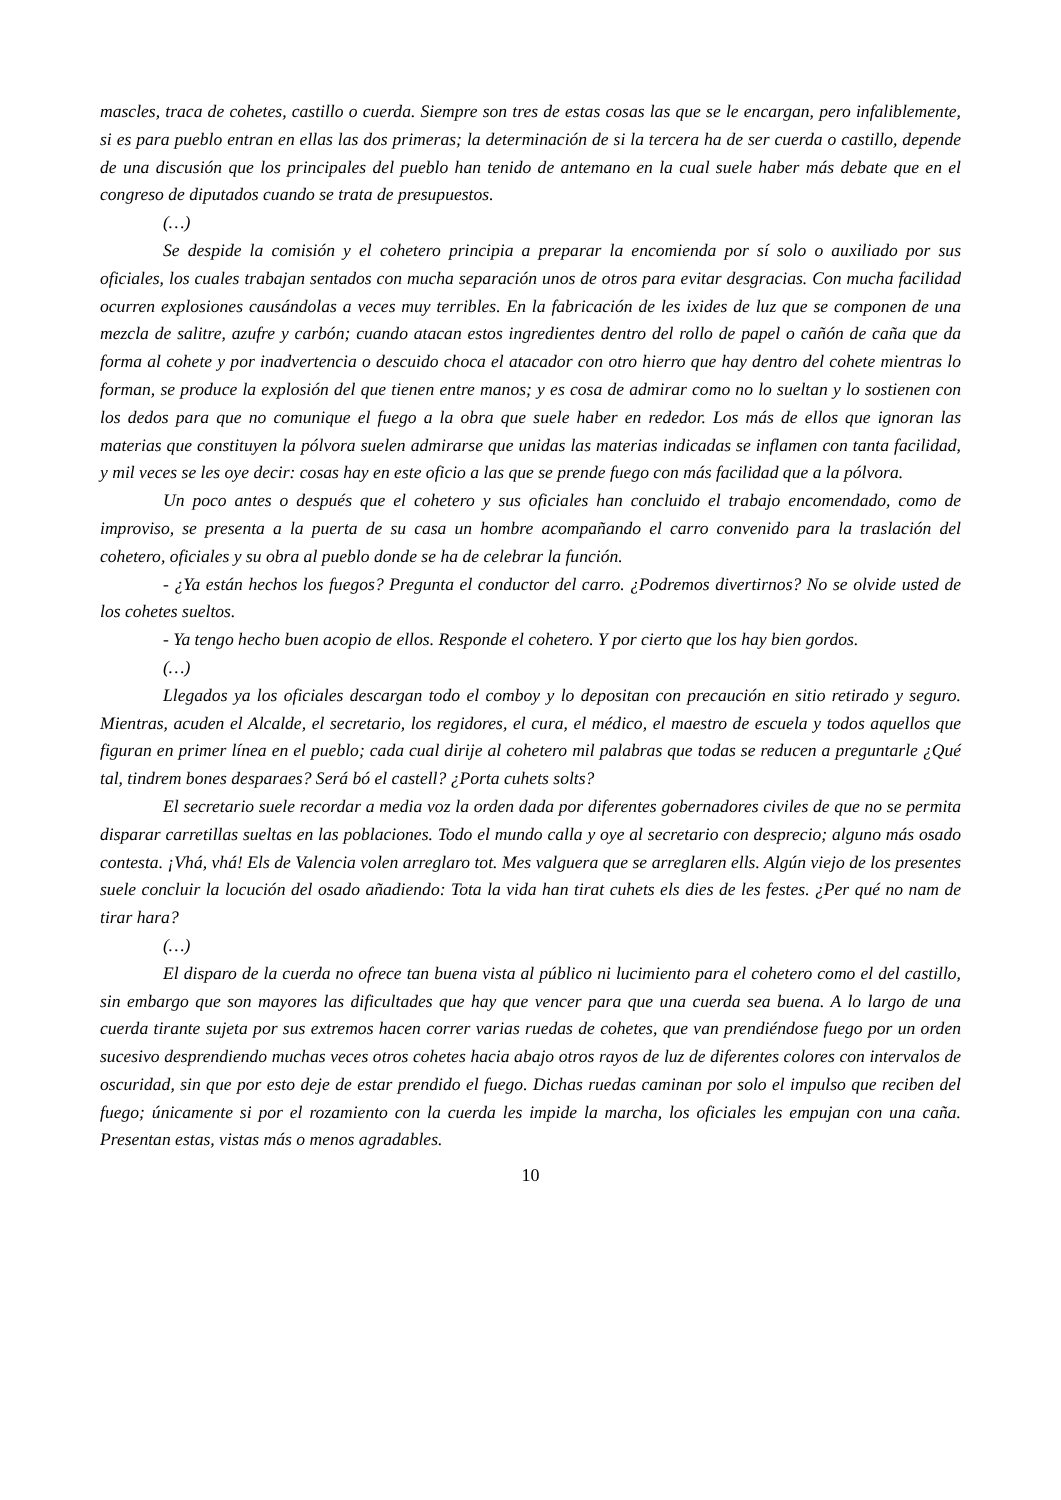mascles, traca de cohetes, castillo o cuerda. Siempre son tres de estas cosas las que se le encargan, pero infaliblemente, si es para pueblo entran en ellas las dos primeras; la determinación de si la tercera ha de ser cuerda o castillo, depende de una discusión que los principales del pueblo han tenido de antemano en la cual suele haber más debate que en el congreso de diputados cuando se trata de presupuestos.
(…)
Se despide la comisión y el cohetero principia a preparar la encomienda por sí solo o auxiliado por sus oficiales, los cuales trabajan sentados con mucha separación unos de otros para evitar desgracias. Con mucha facilidad ocurren explosiones causándolas a veces muy terribles. En la fabricación de les ixides de luz que se componen de una mezcla de salitre, azufre y carbón; cuando atacan estos ingredientes dentro del rollo de papel o cañón de caña que da forma al cohete y por inadvertencia o descuido choca el atacador con otro hierro que hay dentro del cohete mientras lo forman, se produce la explosión del que tienen entre manos; y es cosa de admirar como no lo sueltan y lo sostienen con los dedos para que no comunique el fuego a la obra que suele haber en rededor. Los más de ellos que ignoran las materias que constituyen la pólvora suelen admirarse que unidas las materias indicadas se inflamen con tanta facilidad, y mil veces se les oye decir: cosas hay en este oficio a las que se prende fuego con más facilidad que a la pólvora.
Un poco antes o después que el cohetero y sus oficiales han concluido el trabajo encomendado, como de improviso, se presenta a la puerta de su casa un hombre acompañando el carro convenido para la traslación del cohetero, oficiales y su obra al pueblo donde se ha de celebrar la función.
- ¿Ya están hechos los fuegos? Pregunta el conductor del carro. ¿Podremos divertirnos? No se olvide usted de los cohetes sueltos.
- Ya tengo hecho buen acopio de ellos. Responde el cohetero. Y por cierto que los hay bien gordos.
(…)
Llegados ya los oficiales descargan todo el comboy y lo depositan con precaución en sitio retirado y seguro. Mientras, acuden el Alcalde, el secretario, los regidores, el cura, el médico, el maestro de escuela y todos aquellos que figuran en primer línea en el pueblo; cada cual dirije al cohetero mil palabras que todas se reducen a preguntarle ¿Qué tal, tindrem bones desparaes? Será bó el castell? ¿Porta cuhets solts?
El secretario suele recordar a media voz la orden dada por diferentes gobernadores civiles de que no se permita disparar carretillas sueltas en las poblaciones. Todo el mundo calla y oye al secretario con desprecio; alguno más osado contesta. ¡Vhá, vhá! Els de Valencia volen arreglaro tot. Mes valguera que se arreglaren ells. Algún viejo de los presentes suele concluir la locución del osado añadiendo: Tota la vida han tirat cuhets els dies de les festes. ¿Per qué no nam de tirar hara?
(…)
El disparo de la cuerda no ofrece tan buena vista al público ni lucimiento para el cohetero como el del castillo, sin embargo que son mayores las dificultades que hay que vencer para que una cuerda sea buena. A lo largo de una cuerda tirante sujeta por sus extremos hacen correr varias ruedas de cohetes, que van prendiéndose fuego por un orden sucesivo desprendiendo muchas veces otros cohetes hacia abajo otros rayos de luz de diferentes colores con intervalos de oscuridad, sin que por esto deje de estar prendido el fuego. Dichas ruedas caminan por solo el impulso que reciben del fuego; únicamente si por el rozamiento con la cuerda les impide la marcha, los oficiales les empujan con una caña. Presentan estas, vistas más o menos agradables.
10